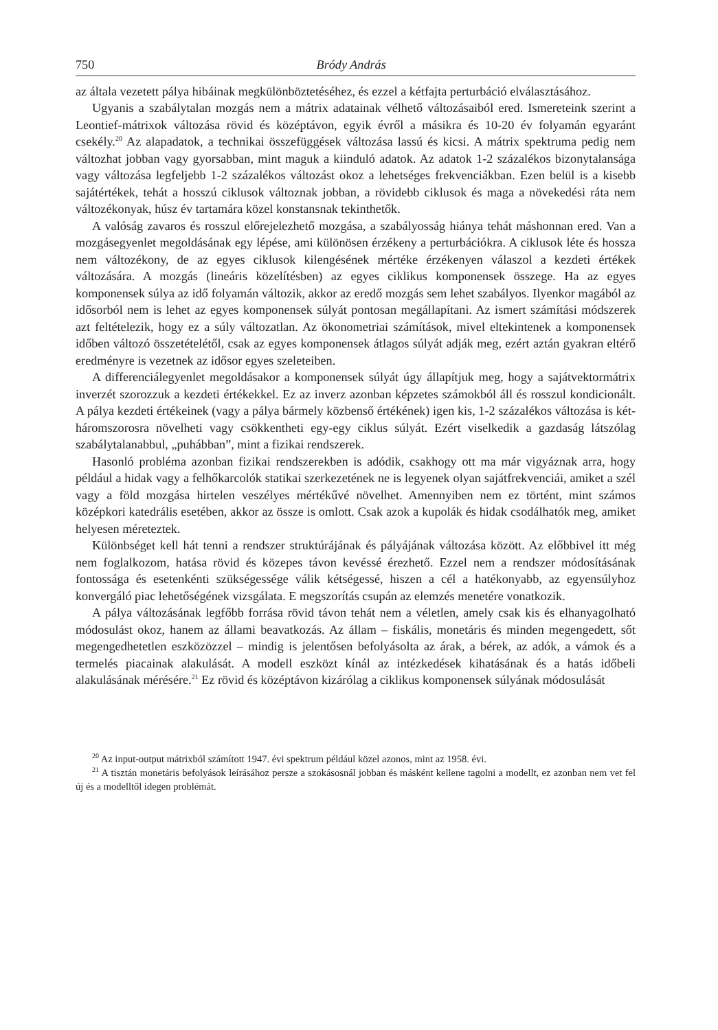750 Bródy András
az általa vezetett pálya hibáinak megkülönböztetéséhez, és ezzel a kétfajta perturbáció elválasztásához.
Ugyanis a szabálytalan mozgás nem a mátrix adatainak vélhető változásaiból ered. Ismereteink szerint a Leontief-mátrixok változása rövid és középtávon, egyik évről a másikra és 10-20 év folyamán egyaránt csekély.<sup>20</sup> Az alapadatok, a technikai összefüggések változása lassú és kicsi. A mátrix spektruma pedig nem változhat jobban vagy gyorsabban, mint maguk a kiinduló adatok. Az adatok 1-2 százalékos bizonytalansága vagy változása legfeljebb 1-2 százalékos változást okoz a lehetséges frekvenciákban. Ezen belül is a kisebb sajátértékek, tehát a hosszú ciklusok változnak jobban, a rövidebb ciklusok és maga a növekedési ráta nem változékonyak, húsz év tartamára közel konstansnak tekinthetők.
A valóság zavaros és rosszul előrejelezhető mozgása, a szabályosság hiánya tehát máshonnan ered. Van a mozgásegyenlet megoldásának egy lépése, ami különösen érzékeny a perturbációkra. A ciklusok léte és hossza nem változékony, de az egyes ciklusok kilengésének mértéke érzékenyen válaszol a kezdeti értékek változására. A mozgás (lineáris közelítésben) az egyes ciklikus komponensek összege. Ha az egyes komponensek súlya az idő folyamán változik, akkor az eredő mozgás sem lehet szabályos. Ilyenkor magából az idősorból nem is lehet az egyes komponensek súlyát pontosan megállapítani. Az ismert számítási módszerek azt feltételezik, hogy ez a súly változatlan. Az ökonometriai számítások, mivel eltekintenek a komponensek időben változó összetételétől, csak az egyes komponensek átlagos súlyát adják meg, ezért aztán gyakran eltérő eredményre is vezetnek az idősor egyes szeleteiben.
A differenciálegyenlet megoldásakor a komponensek súlyát úgy állapítjuk meg, hogy a sajátvektormátrix inverzét szorozzuk a kezdeti értékekkel. Ez az inverz azonban képzetes számokból áll és rosszul kondicionált. A pálya kezdeti értékeinek (vagy a pálya bármely közbenső értékének) igen kis, 1-2 százalékos változása is két-háromszorosra növelheti vagy csökkentheti egy-egy ciklus súlyát. Ezért viselkedik a gazdaság látszólag szabálytalanabbul, „puhábban”, mint a fizikai rendszerek.
Hasonló probléma azonban fizikai rendszerekben is adódik, csakhogy ott ma már vigyáznak arra, hogy például a hidak vagy a felhőkarcolók statikai szerkezetének ne is legyenek olyan sajátfrekvenciái, amiket a szél vagy a föld mozgása hirtelen veszélyes mértékűvé növelhet. Amennyiben nem ez történt, mint számos középkori katedrális esetében, akkor az össze is omlott. Csak azok a kupolák és hidak csodálhatók meg, amiket helyesen méreteztek.
Különbséget kell hát tenni a rendszer struktúrájának és pályájának változása között. Az előbbivel itt még nem foglalkozom, hatása rövid és közepes távon kevéssé érezhető. Ezzel nem a rendszer módosításának fontossága és esetenkénti szükségessége válik kétségessé, hiszen a cél a hatékonyabb, az egyensúlyhoz konvergáló piac lehetőségének vizsgálata. E megszorítás csupán az elemzés menetére vonatkozik.
A pálya változásának legfőbb forrása rövid távon tehát nem a véletlen, amely csak kis és elhanyagolható módosulást okoz, hanem az állami beavatkozás. Az állam – fiskális, monetáris és minden megengedett, sőt megengedhetetlen eszközözzel – mindig is jelentősen befolyásolta az árak, a bérek, az adók, a vámok és a termelés piacainak alakulását. A modell eszközt kínál az intézkedések kihatásának és a hatás időbeli alakulásának mérésére.<sup>21</sup> Ez rövid és középtávon kizárólag a ciklikus komponensek súlyának módosulását
<sup>20</sup> Az input-output mátrixból számított 1947. évi spektrum például közel azonos, mint az 1958. évi.
<sup>21</sup> A tisztán monetáris befolyások leírásához persze a szokásosnál jobban és másként kellene tagolni a modellt, ez azonban nem vet fel új és a modelltől idegen problémát.